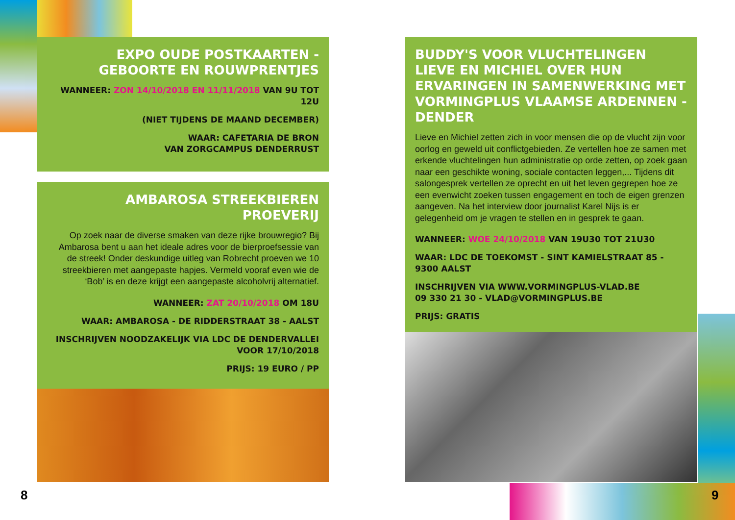EXPO OUDE POSTKAARTEN - GEBOORTE EN ROUWPRENTJES
WANNEER: ZON 14/10/2018 EN 11/11/2018 VAN 9U TOT 12U
(NIET TIJDENS DE MAAND DECEMBER)
WAAR: CAFETARIA DE BRON
VAN ZORGCAMPUS DENDERRUST
AMBAROSA STREEKBIEREN PROEVERIJ
Op zoek naar de diverse smaken van deze rijke brouwregio? Bij Ambarosa bent u aan het ideale adres voor de bierproefsessie van de streek! Onder deskundige uitleg van Robrecht proeven we 10 streekbieren met aangepaste hapjes. Vermeld vooraf even wie de ‘Bob’ is en deze krijgt een aangepaste alcoholvrij alternatief.
WANNEER: ZAT 20/10/2018 OM 18U
WAAR: AMBAROSA - DE RIDDERSTRAAT 38 - AALST
INSCHRIJVEN NOODZAKELIJK VIA LDC DE DENDERVALLEI VOOR 17/10/2018
PRIJS: 19 EURO / PP
BUDDY'S VOOR VLUCHTELINGEN
LIEVE EN MICHIEL OVER HUN ERVARINGEN IN SAMENWERKING MET VORMINGPLUS VLAAMSE ARDENNEN - DENDER
Lieve en Michiel zetten zich in voor mensen die op de vlucht zijn voor oorlog en geweld uit conflictgebieden. Ze vertellen hoe ze samen met erkende vluchtelingen hun administratie op orde zetten, op zoek gaan naar een geschikte woning, sociale contacten leggen,... Tijdens dit salongesprek vertellen ze oprecht en uit het leven gegrepen hoe ze een evenwicht zoeken tussen engagement en toch de eigen grenzen aangeven. Na het interview door journalist Karel Nijs is er gelegenheid om je vragen te stellen en in gesprek te gaan.
WANNEER: WOE 24/10/2018 VAN 19U30 TOT 21U30
WAAR: LDC DE TOEKOMST - SINT KAMIELSTRAAT 85 - 9300 AALST
INSCHRIJVEN VIA WWW.VORMINGPLUS-VLAD.BE
09 330 21 30 - VLAD@VORMINGPLUS.BE
PRIJS: GRATIS
8 9